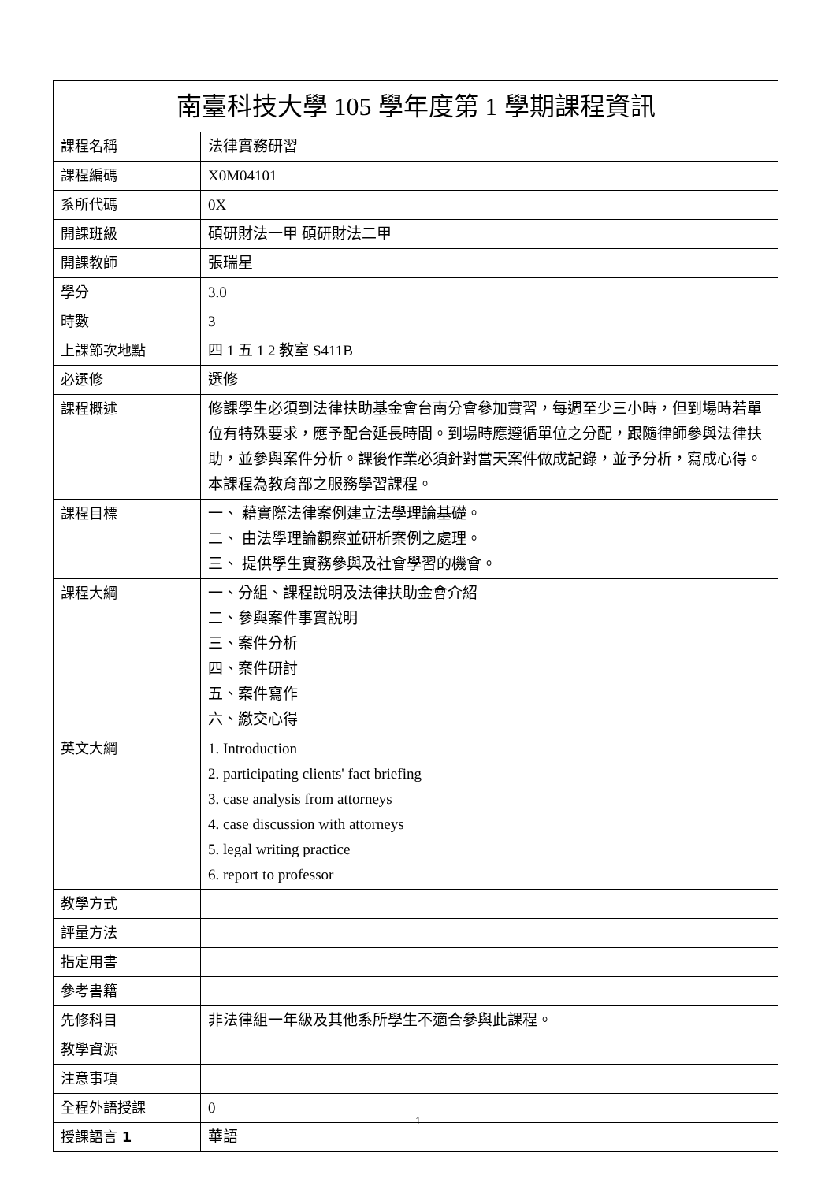| 南臺科技大學 105 學年度第 1 學期課程資訊 | |
| --- | --- |
| 課程名稱 | 法律實務研習 |
| 課程編碼 | X0M04101 |
| 系所代碼 | 0X |
| 開課班級 | 碩研財法一甲 碩研財法二甲 |
| 開課教師 | 張瑞星 |
| 學分 | 3.0 |
| 時數 | 3 |
| 上課節次地點 | 四 1 五 1 2 教室 S411B |
| 必選修 | 選修 |
| 課程概述 | 修課學生必須到法律扶助基金會台南分會參加實習，每週至少三小時，但到場時若單位有特殊要求，應予配合延長時間。到場時應遵循單位之分配，跟隨律師參與法律扶助，並參與案件分析。課後作業必須針對當天案件做成記錄，並予分析，寫成心得。本課程為教育部之服務學習課程。 |
| 課程目標 | 一、 藉實際法律案例建立法學理論基礎。 二、 由法學理論觀察並研析案例之處理。 三、 提供學生實務參與及社會學習的機會。 |
| 課程大綱 | 一、分組、課程說明及法律扶助金會介紹 二、參與案件事實說明 三、案件分析 四、案件研討 五、案件寫作 六、繳交心得 |
| 英文大綱 | 1. Introduction 2. participating clients' fact briefing 3. case analysis from attorneys 4. case discussion with attorneys 5. legal writing practice 6. report to professor |
| 教學方式 | |
| 評量方法 | |
| 指定用書 | |
| 參考書籍 | |
| 先修科目 | 非法律組一年級及其他系所學生不適合參與此課程。 |
| 教學資源 | |
| 注意事項 | |
| 全程外語授課 | 0 |
| 授課語言 1 | 華語 |
1